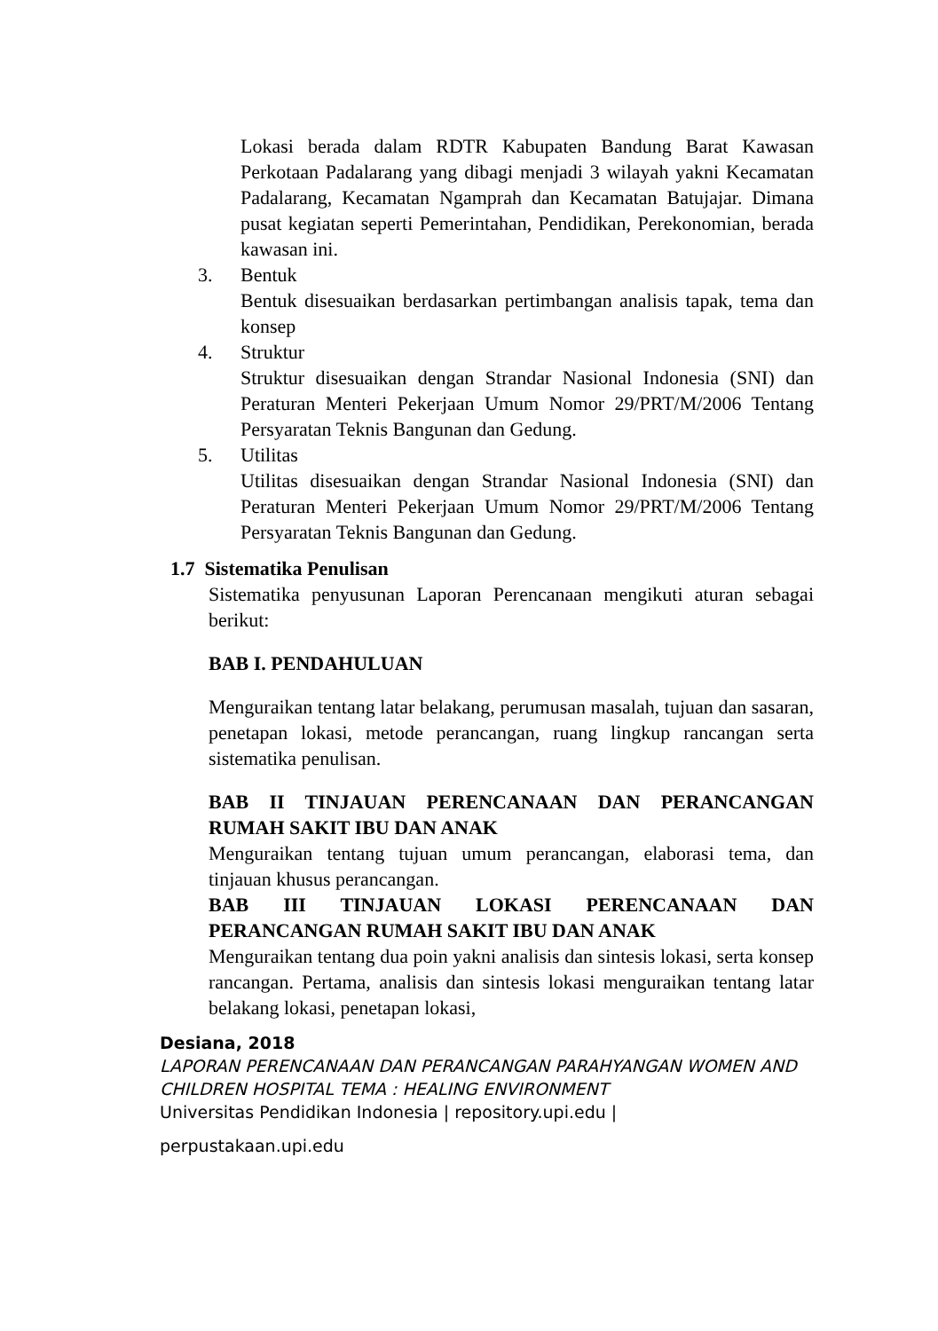Lokasi berada dalam RDTR Kabupaten Bandung Barat Kawasan Perkotaan Padalarang yang dibagi menjadi 3 wilayah yakni Kecamatan Padalarang, Kecamatan Ngamprah dan Kecamatan Batujajar. Dimana pusat kegiatan seperti Pemerintahan, Pendidikan, Perekonomian, berada kawasan ini.
3. Bentuk
Bentuk disesuaikan berdasarkan pertimbangan analisis tapak, tema dan konsep
4. Struktur
Struktur disesuaikan dengan Strandar Nasional Indonesia (SNI) dan Peraturan Menteri Pekerjaan Umum Nomor 29/PRT/M/2006 Tentang Persyaratan Teknis Bangunan dan Gedung.
5. Utilitas
Utilitas disesuaikan dengan Strandar Nasional Indonesia (SNI) dan Peraturan Menteri Pekerjaan Umum Nomor 29/PRT/M/2006 Tentang Persyaratan Teknis Bangunan dan Gedung.
1.7 Sistematika Penulisan
Sistematika penyusunan Laporan Perencanaan mengikuti aturan sebagai berikut:
BAB I. PENDAHULUAN
Menguraikan tentang latar belakang, perumusan masalah, tujuan dan sasaran, penetapan lokasi, metode perancangan, ruang lingkup rancangan serta sistematika penulisan.
BAB II TINJAUAN PERENCANAAN DAN PERANCANGAN RUMAH SAKIT IBU DAN ANAK
Menguraikan tentang tujuan umum perancangan, elaborasi tema, dan tinjauan khusus perancangan.
BAB III TINJAUAN LOKASI PERENCANAAN DAN PERANCANGAN RUMAH SAKIT IBU DAN ANAK
Menguraikan tentang dua poin yakni analisis dan sintesis lokasi, serta konsep rancangan. Pertama, analisis dan sintesis lokasi menguraikan tentang latar belakang lokasi, penetapan lokasi,
Desiana, 2018
LAPORAN PERENCANAAN DAN PERANCANGAN PARAHYANGAN WOMEN AND CHILDREN HOSPITAL TEMA : HEALING ENVIRONMENT
Universitas Pendidikan Indonesia | repository.upi.edu |
perpustakaan.upi.edu